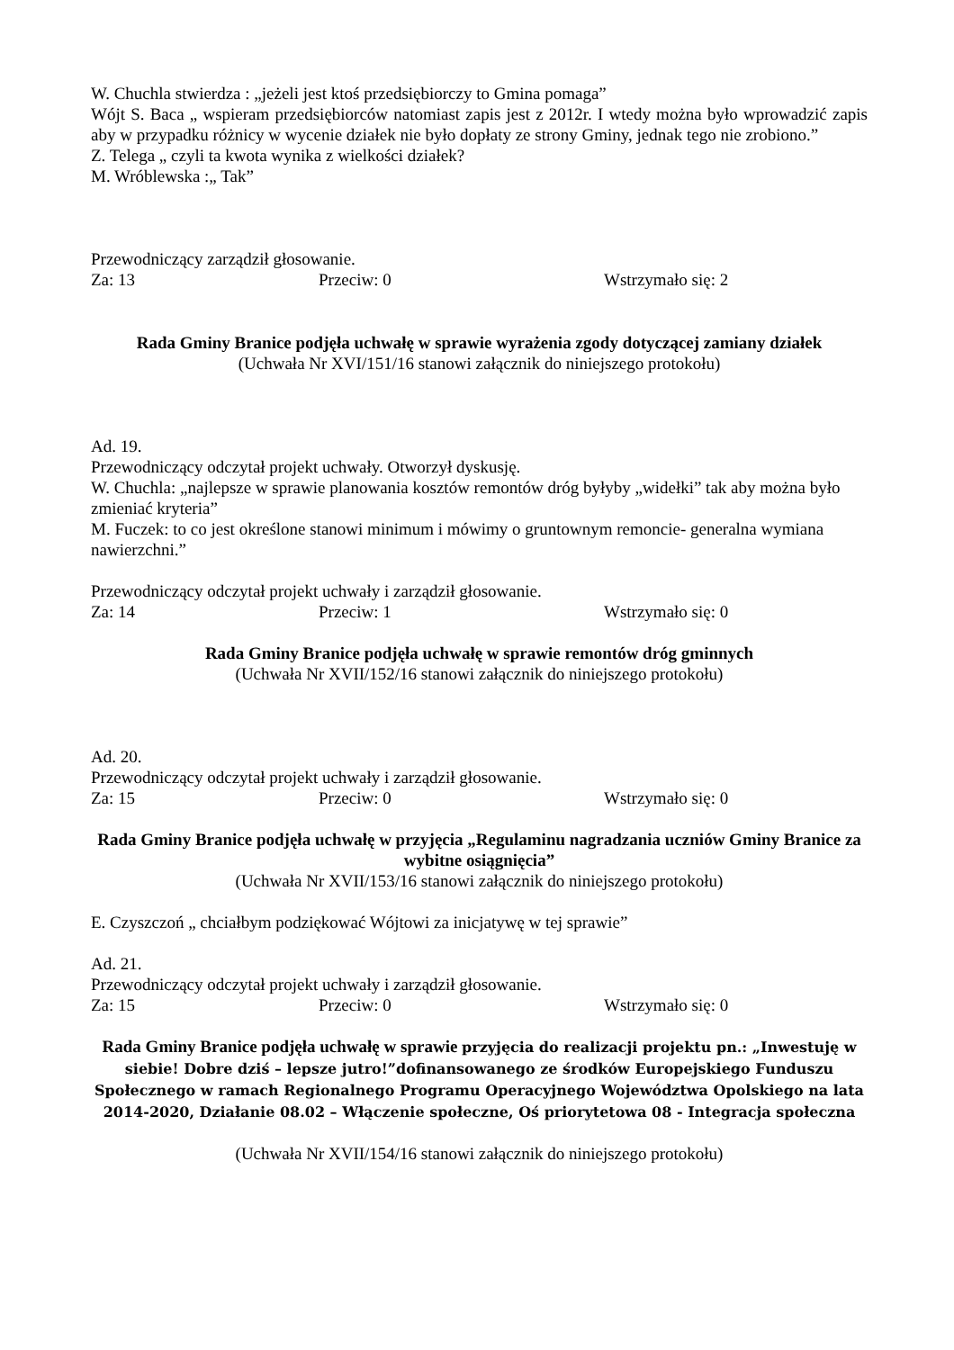W. Chuchla stwierdza : „jeżeli jest ktoś przedsiębiorczy to Gmina pomaga”
Wójt S. Baca „ wspieram przedsiębiorców natomiast zapis jest z 2012r. I wtedy można było wprowadzić zapis aby w przypadku różnicy w wycenie działek nie było dopłaty ze strony Gminy, jednak tego nie zrobiono.”
Z. Telega „ czyli ta kwota wynika z wielkości działek?
M. Wróblewska :„ Tak”
Przewodniczący zarządził głosowanie.
Za: 13 Przeciw: 0 Wstrzymało się: 2
Rada Gminy Branice podjęła uchwałę w sprawie wyrażenia zgody dotyczącej zamiany działek
(Uchwała Nr XVI/151/16 stanowi załącznik do niniejszego protokołu)
Ad. 19.
Przewodniczący odczytał projekt uchwały. Otworzył dyskusję.
W. Chuchla: „najlepsze w sprawie planowania kosztów remontów dróg byłyby „widełki” tak aby można było zmieniać kryteria”
M. Fuczek: to co jest określone stanowi minimum i mówimy o gruntownym remoncie- generalna wymiana nawierzchni.”
Przewodniczący odczytał projekt uchwały i zarządził głosowanie.
Za: 14 Przeciw: 1 Wstrzymało się: 0
Rada Gminy Branice podjęła uchwałę w sprawie remontów dróg gminnych
(Uchwała Nr XVII/152/16 stanowi załącznik do niniejszego protokołu)
Ad. 20.
Przewodniczący odczytał projekt uchwały i zarządził głosowanie.
Za: 15 Przeciw: 0 Wstrzymało się: 0
Rada Gminy Branice podjęła uchwałę w przyjęcia „Regulaminu nagradzania uczniów Gminy Branice za wybitne osiągnięcia”
(Uchwała Nr XVII/153/16 stanowi załącznik do niniejszego protokołu)
E. Czyszczoń „ chciałbym podziękować Wójtowi za inicjatywę w tej sprawie”
Ad. 21.
Przewodniczący odczytał projekt uchwały i zarządził głosowanie.
Za: 15 Przeciw: 0 Wstrzymało się: 0
Rada Gminy Branice podjęła uchwałę w sprawie przyjęcia do realizacji projektu pn.: „Inwestuję w siebie! Dobre dziś – lepsze jutro!”dofinansowanego ze środków Europejskiego Funduszu Społecznego w ramach Regionalnego Programu Operacyjnego Województwa Opolskiego na lata 2014-2020, Działanie 08.02 – Włączenie społeczne, Oś priorytetowa 08 - Integracja społeczna
(Uchwała Nr XVII/154/16 stanowi załącznik do niniejszego protokołu)